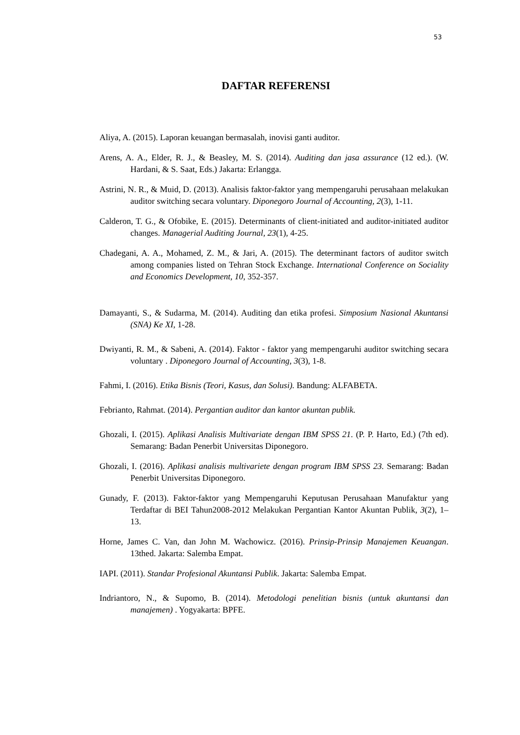53
DAFTAR REFERENSI
Aliya, A. (2015). Laporan keuangan bermasalah, inovisi ganti auditor.
Arens, A. A., Elder, R. J., & Beasley, M. S. (2014). Auditing dan jasa assurance (12 ed.). (W. Hardani, & S. Saat, Eds.) Jakarta: Erlangga.
Astrini, N. R., & Muid, D. (2013). Analisis faktor-faktor yang mempengaruhi perusahaan melakukan auditor switching secara voluntary. Diponegoro Journal of Accounting, 2(3), 1-11.
Calderon, T. G., & Ofobike, E. (2015). Determinants of client-initiated and auditor-initiated auditor changes. Managerial Auditing Journal, 23(1), 4-25.
Chadegani, A. A., Mohamed, Z. M., & Jari, A. (2015). The determinant factors of auditor switch among companies listed on Tehran Stock Exchange. International Conference on Sociality and Economics Development, 10, 352-357.
Damayanti, S., & Sudarma, M. (2014). Auditing dan etika profesi. Simposium Nasional Akuntansi (SNA) Ke XI, 1-28.
Dwiyanti, R. M., & Sabeni, A. (2014). Faktor - faktor yang mempengaruhi auditor switching secara voluntary . Diponegoro Journal of Accounting, 3(3), 1-8.
Fahmi, I. (2016). Etika Bisnis (Teori, Kasus, dan Solusi). Bandung: ALFABETA.
Febrianto, Rahmat. (2014). Pergantian auditor dan kantor akuntan publik.
Ghozali, I. (2015). Aplikasi Analisis Multivariate dengan IBM SPSS 21. (P. P. Harto, Ed.) (7th ed). Semarang: Badan Penerbit Universitas Diponegoro.
Ghozali, I. (2016). Aplikasi analisis multivariete dengan program IBM SPSS 23. Semarang: Badan Penerbit Universitas Diponegoro.
Gunady, F. (2013). Faktor-faktor yang Mempengaruhi Keputusan Perusahaan Manufaktur yang Terdaftar di BEI Tahun2008-2012 Melakukan Pergantian Kantor Akuntan Publik, 3(2), 1–13.
Horne, James C. Van, dan John M. Wachowicz. (2016). Prinsip-Prinsip Manajemen Keuangan. 13thed. Jakarta: Salemba Empat.
IAPI. (2011). Standar Profesional Akuntansi Publik. Jakarta: Salemba Empat.
Indriantoro, N., & Supomo, B. (2014). Metodologi penelitian bisnis (untuk akuntansi dan manajemen) . Yogyakarta: BPFE.